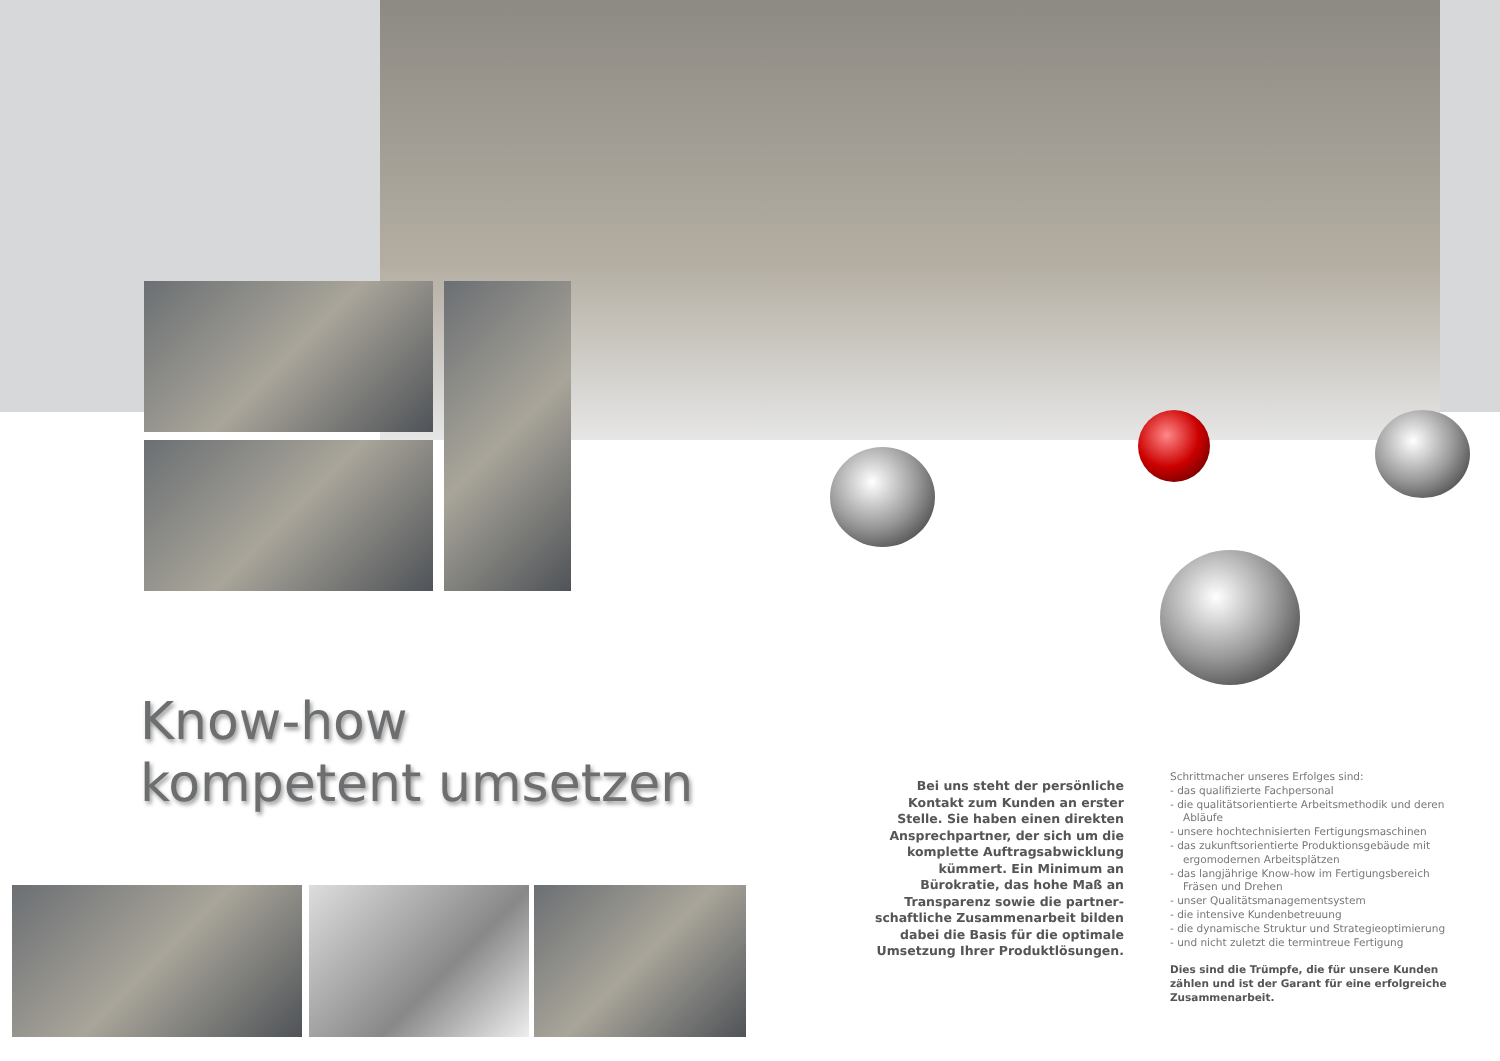Know-how
kompetent umsetzen
Bei uns steht der persönliche Kontakt zum Kunden an erster Stelle. Sie haben einen direkten Ansprechpartner, der sich um die komplette Auftragsabwicklung kümmert. Ein Minimum an Bürokratie, das hohe Maß an Transparenz sowie die partner­schaftliche Zusammenarbeit bilden dabei die Basis für die optimale Umsetzung Ihrer Produktlösungen.
Schrittmacher unseres Erfolges sind:
- das qualifizierte Fachpersonal
- die qualitätsorientierte Arbeitsmethodik und deren Abläufe
- unsere hochtechnisierten Fertigungsmaschinen
- das zukunftsorientierte Produktions­gebäude mit ergomodernen Arbeitsplätzen
- das langjährige Know-how im Fertigungsbereich Fräsen und Drehen
- unser Qualitätsmanagementsystem
- die intensive Kundenbetreuung
- die dynamische Struktur und Strategieoptimierung
- und nicht zuletzt die termintreue Fertigung
Dies sind die Trümpfe, die für unsere Kunden zählen und ist der Garant für eine erfolgreiche Zusammenarbeit.